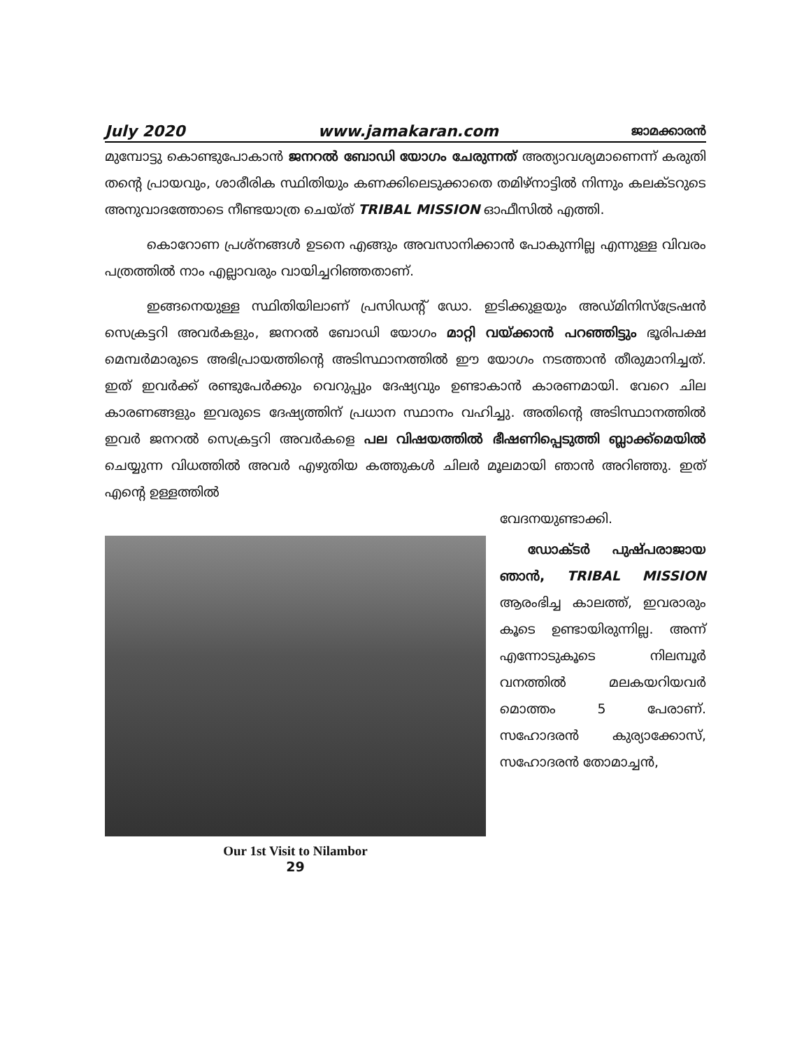July 2020 www.jamakaran.com ജാമക്കാരൻ
മുമ്പോട്ടു കൊണ്ടുപോകാൻ ജനറൽ ബോഡി യോഗം ചേരുന്നത് അത്യാവശ്യമാണെന്ന് കരുതി തന്റെ പ്രായവും, ശാരീരിക സ്ഥിതിയും കണക്കിലെടുക്കാതെ തമിഴ്നാട്ടിൽ നിന്നും കലക്ടറുടെ അനുവാദത്തോടെ നീണ്ടയാത്ര ചെയ്ത് TRIBAL MISSION ഓഫീസിൽ എത്തി.
കൊറോണ പ്രശ്നങ്ങൾ ഉടനെ എങ്ങും അവസാനിക്കാൻ പോകുന്നില്ല എന്നുള്ള വിവരം പത്രത്തിൽ നാം എല്ലാവരും വായിച്ചറിഞ്ഞതാണ്.
ഇങ്ങനെയുള്ള സ്ഥിതിയിലാണ് പ്രസിഡന്റ് ഡോ. ഇടിക്കുളയും അഡ്മിനിസ്ട്രേഷൻ സെക്രട്ടറി അവർകളും, ജനറൽ ബോഡി യോഗം മാറ്റി വയ്ക്കാൻ പറഞ്ഞിട്ടും ഭൂരിപക്ഷ മെമ്പർമാരുടെ അഭിപ്രായത്തിന്റെ അടിസ്ഥാനത്തിൽ ഈ യോഗം നടത്താൻ തീരുമാനിച്ചത്. ഇത് ഇവർക്ക് രണ്ടുപേർക്കും വെറുപ്പും ദേഷ്യവും ഉണ്ടാകാൻ കാരണമായി. വേറെ ചില കാരണങ്ങളും ഇവരുടെ ദേഷ്യത്തിന് പ്രധാന സ്ഥാനം വഹിച്ചു. അതിന്റെ അടിസ്ഥാനത്തിൽ ഇവർ ജനറൽ സെക്രട്ടറി അവർകളെ പല വിഷയത്തിൽ ഭീഷണിപ്പെടുത്തി ബ്ലാക്ക്മെയിൽ ചെയ്യുന്ന വിധത്തിൽ അവർ എഴുതിയ കത്തുകൾ ചിലർ മൂലമായി ഞാൻ അറിഞ്ഞു. ഇത് എന്റെ ഉള്ളത്തിൽ
വേദനയുണ്ടാക്കി.
Our 1st Visit to Nilambor
ഡോക്ടർ പുഷ്പരാജായ ഞാൻ, TRIBAL MISSION ആരംഭിച്ച കാലത്ത്, ഇവരാരും കൂടെ ഉണ്ടായിരുന്നില്ല. അന്ന് എന്നോടുകൂടെ നിലമ്പൂർ വനത്തിൽ മലകയറിയവർ മൊത്തം 5 പേരാണ്. സഹോദരൻ കുര്യാക്കോസ്, സഹോദരൻ തോമാച്ചൻ,
29